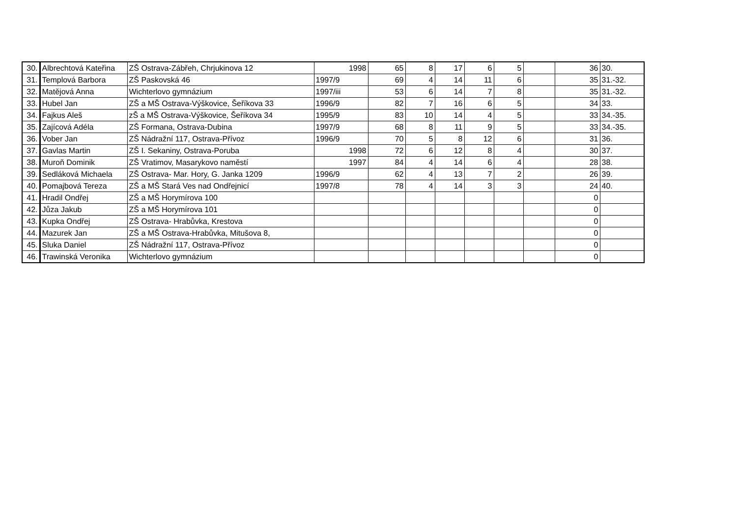| 30. | Albrechtová Kateřina | ZŠ Ostrava-Zábřeh, Chrjukinova 12 | 1998 | 65 | 8 | 17 | 6 | 5 | | 36 | 30. |
| 31. | Templová Barbora | ZŠ Paskovská 46 | 1997/9 | 69 | 4 | 14 | 11 | 6 | | 35 | 31.-32. |
| 32. | Matějová Anna | Wichterlovo gymnázium | 1997/iii | 53 | 6 | 14 | 7 | 8 | | 35 | 31.-32. |
| 33. | Hubel Jan | ZŠ a MŠ Ostrava-Výškovice, Šeříkova 33 | 1996/9 | 82 | 7 | 16 | 6 | 5 | | 34 | 33. |
| 34. | Fajkus Aleš | zŠ a MŠ Ostrava-Výškovice, Šeříkova 34 | 1995/9 | 83 | 10 | 14 | 4 | 5 | | 33 | 34.-35. |
| 35. | Zajícová Adéla | ZŠ Formana, Ostrava-Dubina | 1997/9 | 68 | 8 | 11 | 9 | 5 | | 33 | 34.-35. |
| 36. | Vober Jan | ZŠ Nádražní 117, Ostrava-Přívoz | 1996/9 | 70 | 5 | 8 | 12 | 6 | | 31 | 36. |
| 37. | Gavlas Martin | ZŠ I. Sekaniny, Ostrava-Poruba | 1998 | 72 | 6 | 12 | 8 | 4 | | 30 | 37. |
| 38. | Muroň Dominik | ZŠ Vratimov, Masarykovo naměstí | 1997 | 84 | 4 | 14 | 6 | 4 | | 28 | 38. |
| 39. | Sedláková Michaela | ZŠ Ostrava- Mar. Hory, G. Janka 1209 | 1996/9 | 62 | 4 | 13 | 7 | 2 | | 26 | 39. |
| 40. | Pomajbová Tereza | ZŠ a MŠ Stará Ves nad Ondřejnicí | 1997/8 | 78 | 4 | 14 | 3 | 3 | | 24 | 40. |
| 41. | Hradil Ondřej | ZŠ a MŠ Horymírova 100 | | | | | | | | 0 | |
| 42. | Jůza Jakub | ZŠ a MŠ Horymírova 101 | | | | | | | | 0 | |
| 43. | Kupka Ondřej | ZŠ Ostrava- Hrabůvka, Krestova | | | | | | | | 0 | |
| 44. | Mazurek Jan | ZŠ a MŠ Ostrava-Hrabůvka, Mitušova 8, | | | | | | | | 0 | |
| 45. | Sluka Daniel | ZŠ Nádražní 117, Ostrava-Přívoz | | | | | | | | 0 | |
| 46. | Trawinská Veronika | Wichterlovo gymnázium | | | | | | | | 0 | |